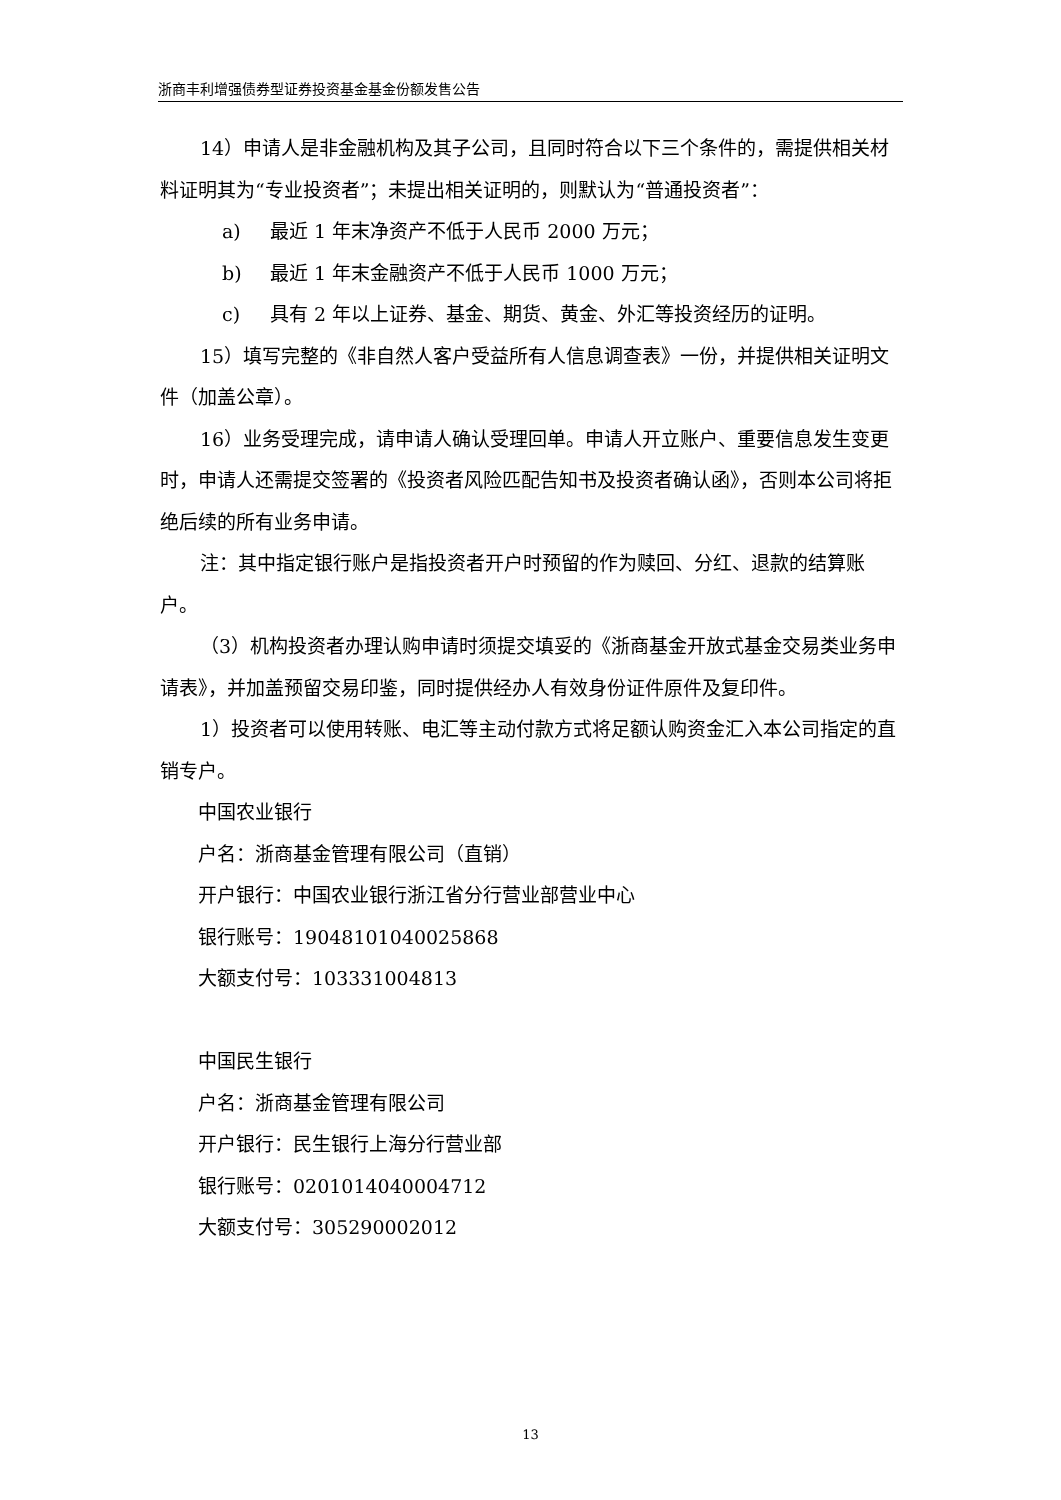浙商丰利增强债券型证券投资基金基金份额发售公告
14）申请人是非金融机构及其子公司，且同时符合以下三个条件的，需提供相关材料证明其为“专业投资者”；未提出相关证明的，则默认为“普通投资者”：
a) 最近 1 年末净资产不低于人民币 2000 万元；
b) 最近 1 年末金融资产不低于人民币 1000 万元；
c) 具有 2 年以上证券、基金、期货、黄金、外汇等投资经历的证明。
15）填写完整的《非自然人客户受益所有人信息调查表》一份，并提供相关证明文件（加盖公章）。
16）业务受理完成，请申请人确认受理回单。申请人开立账户、重要信息发生变更时，申请人还需提交签署的《投资者风险匹配告知书及投资者确认函》，否则本公司将拒绝后续的所有业务申请。
注：其中指定银行账户是指投资者开户时预留的作为赎回、分红、退款的结算账户。
（3）机构投资者办理认购申请时须提交填妥的《浙商基金开放式基金交易类业务申请表》，并加盖预留交易印鉴，同时提供经办人有效身份证件原件及复印件。
1）投资者可以使用转账、电汇等主动付款方式将足额认购资金汇入本公司指定的直销专户。
中国农业银行
户名：浙商基金管理有限公司（直销）
开户银行：中国农业银行浙江省分行营业部营业中心
银行账号：19048101040025868
大额支付号：103331004813
中国民生银行
户名：浙商基金管理有限公司
开户银行：民生银行上海分行营业部
银行账号：0201014040004712
大额支付号：305290002012
13